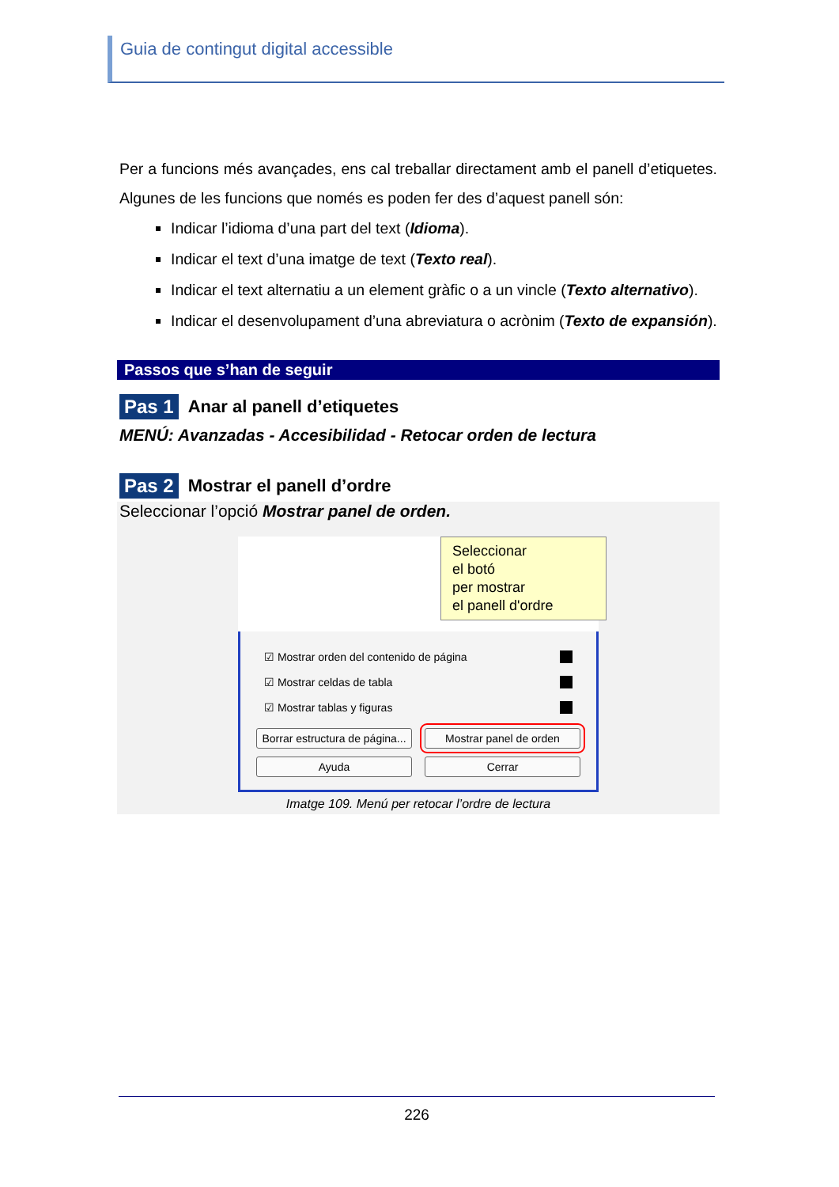Guia de contingut digital accessible
Per a funcions més avançades, ens cal treballar directament amb el panell d’etiquetes. Algunes de les funcions que només es poden fer des d’aquest panell són:
Indicar l’idioma d’una part del text (Idioma).
Indicar el text d’una imatge de text (Texto real).
Indicar el text alternatiu a un element gràfic o a un vincle (Texto alternativo).
Indicar el desenvolupament d’una abreviatura o acrònim (Texto de expansión).
Passos que s’han de seguir
Pas 1 Anar al panell d’etiquetes
MENÚ: Avanzadas - Accesibilidad - Retocar orden de lectura
Pas 2 Mostrar el panell d’ordre
Seleccionar l’opció Mostrar panel de orden.
Seleccionar
el botó
per mostrar
el panell d'ordre
☑ Mostrar orden del contenido de página
☑ Mostrar celdas de tabla
☑ Mostrar tablas y figuras
Borrar estructura de página... Mostrar panel de orden
Ayuda Cerrar
Imatge 109. Menú per retocar l’ordre de lectura
226